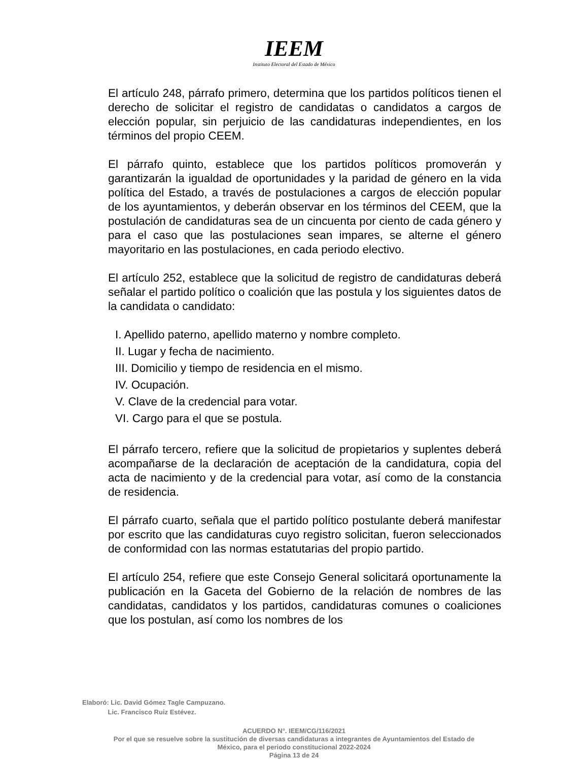IEEM
Instituto Electoral del Estado de México
El artículo 248, párrafo primero, determina que los partidos políticos tienen el derecho de solicitar el registro de candidatas o candidatos a cargos de elección popular, sin perjuicio de las candidaturas independientes, en los términos del propio CEEM.
El párrafo quinto, establece que los partidos políticos promoverán y garantizarán la igualdad de oportunidades y la paridad de género en la vida política del Estado, a través de postulaciones a cargos de elección popular de los ayuntamientos, y deberán observar en los términos del CEEM, que la postulación de candidaturas sea de un cincuenta por ciento de cada género y para el caso que las postulaciones sean impares, se alterne el género mayoritario en las postulaciones, en cada periodo electivo.
El artículo 252, establece que la solicitud de registro de candidaturas deberá señalar el partido político o coalición que las postula y los siguientes datos de la candidata o candidato:
I. Apellido paterno, apellido materno y nombre completo.
II. Lugar y fecha de nacimiento.
III. Domicilio y tiempo de residencia en el mismo.
IV. Ocupación.
V. Clave de la credencial para votar.
VI. Cargo para el que se postula.
El párrafo tercero, refiere que la solicitud de propietarios y suplentes deberá acompañarse de la declaración de aceptación de la candidatura, copia del acta de nacimiento y de la credencial para votar, así como de la constancia de residencia.
El párrafo cuarto, señala que el partido político postulante deberá manifestar por escrito que las candidaturas cuyo registro solicitan, fueron seleccionados de conformidad con las normas estatutarias del propio partido.
El artículo 254, refiere que este Consejo General solicitará oportunamente la publicación en la Gaceta del Gobierno de la relación de nombres de las candidatas, candidatos y los partidos, candidaturas comunes o coaliciones que los postulan, así como los nombres de los
Elaboró: Lic. David Gómez Tagle Campuzano.
Lic. Francisco Ruiz Estévez.
ACUERDO N°. IEEM/CG/116/2021
Por el que se resuelve sobre la sustitución de diversas candidaturas a integrantes de Ayuntamientos del Estado de
México, para el periodo constitucional 2022-2024
Página 13 de 24